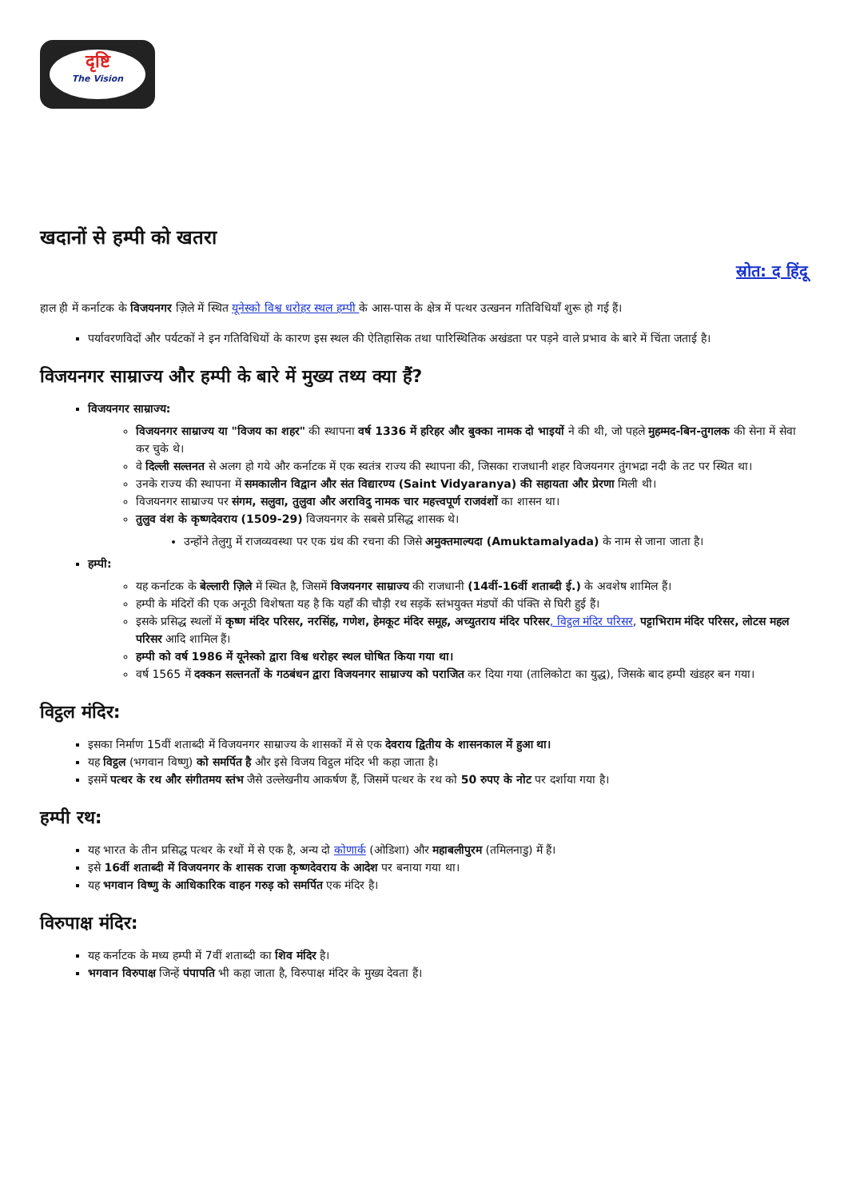दृष्टि
The Vision
खदानों से हम्पी को खतरा
स्रोत: द हिंदू
हाल ही में कर्नाटक के विजयनगर ज़िले में स्थित यूनेस्को विश्व धरोहर स्थल हम्पी के आस-पास के क्षेत्र में पत्थर उत्खनन गतिविधियाँ शुरू हो गई हैं।
पर्यावरणविदों और पर्यटकों ने इन गतिविधियों के कारण इस स्थल की ऐतिहासिक तथा पारिस्थितिक अखंडता पर पड़ने वाले प्रभाव के बारे में चिंता जताई है।
विजयनगर साम्राज्य और हम्पी के बारे में मुख्य तथ्य क्या हैं?
विजयनगर साम्राज्य:
विजयनगर साम्राज्य या "विजय का शहर" की स्थापना वर्ष 1336 में हरिहर और बुक्का नामक दो भाइयों ने की थी, जो पहले मुहम्मद-बिन-तुगलक की सेना में सेवा कर चुके थे।
वे दिल्ली सल्तनत से अलग हो गये और कर्नाटक में एक स्वतंत्र राज्य की स्थापना की, जिसका राजधानी शहर विजयनगर तुंगभद्रा नदी के तट पर स्थित था।
उनके राज्य की स्थापना में समकालीन विद्वान और संत विद्यारण्य (Saint Vidyaranya) की सहायता और प्रेरणा मिली थी।
विजयनगर साम्राज्य पर संगम, सलुवा, तुलुवा और अराविदु नामक चार महत्त्वपूर्ण राजवंशों का शासन था।
तुलुव वंश के कृष्णदेवराय (1509-29) विजयनगर के सबसे प्रसिद्ध शासक थे।
उन्होंने तेलुगु में राजव्यवस्था पर एक ग्रंथ की रचना की जिसे अमुक्तमाल्यदा (Amuktamalyada) के नाम से जाना जाता है।
हम्पी:
यह कर्नाटक के बेल्लारी ज़िले में स्थित है, जिसमें विजयनगर साम्राज्य की राजधानी (14वीं-16वीं शताब्दी ई.) के अवशेष शामिल हैं।
हम्पी के मंदिरों की एक अनूठी विशेषता यह है कि यहाँ की चौड़ी रथ सड़कें स्तंभयुक्त मंडपों की पंक्ति से घिरी हुई हैं।
इसके प्रसिद्ध स्थलों में कृष्ण मंदिर परिसर, नरसिंह, गणेश, हेमकूट मंदिर समूह, अच्युतराय मंदिर परिसर, विट्ठल मंदिर परिसर, पट्टाभिराम मंदिर परिसर, लोटस महल परिसर आदि शामिल हैं।
हम्पी को वर्ष 1986 में यूनेस्को द्वारा विश्व धरोहर स्थल घोषित किया गया था।
वर्ष 1565 में दक्कन सल्तनतों के गठबंधन द्वारा विजयनगर साम्राज्य को पराजित कर दिया गया (तालिकोटा का युद्ध), जिसके बाद हम्पी खंडहर बन गया।
विट्ठल मंदिर:
इसका निर्माण 15वीं शताब्दी में विजयनगर साम्राज्य के शासकों में से एक देवराय द्वितीय के शासनकाल में हुआ था।
यह विट्ठल (भगवान विष्णु) को समर्पित है और इसे विजय विट्ठल मंदिर भी कहा जाता है।
इसमें पत्थर के रथ और संगीतमय स्तंभ जैसे उल्लेखनीय आकर्षण हैं, जिसमें पत्थर के रथ को 50 रुपए के नोट पर दर्शाया गया है।
हम्पी रथ:
यह भारत के तीन प्रसिद्ध पत्थर के रथों में से एक है, अन्य दो कोणार्क (ओडिशा) और महाबलीपुरम (तमिलनाडु) में हैं।
इसे 16वीं शताब्दी में विजयनगर के शासक राजा कृष्णदेवराय के आदेश पर बनाया गया था।
यह भगवान विष्णु के आधिकारिक वाहन गरुड़ को समर्पित एक मंदिर है।
विरुपाक्ष मंदिर:
यह कर्नाटक के मध्य हम्पी में 7वीं शताब्दी का शिव मंदिर है।
भगवान विरुपाक्ष जिन्हें पंपापति भी कहा जाता है, विरुपाक्ष मंदिर के मुख्य देवता हैं।